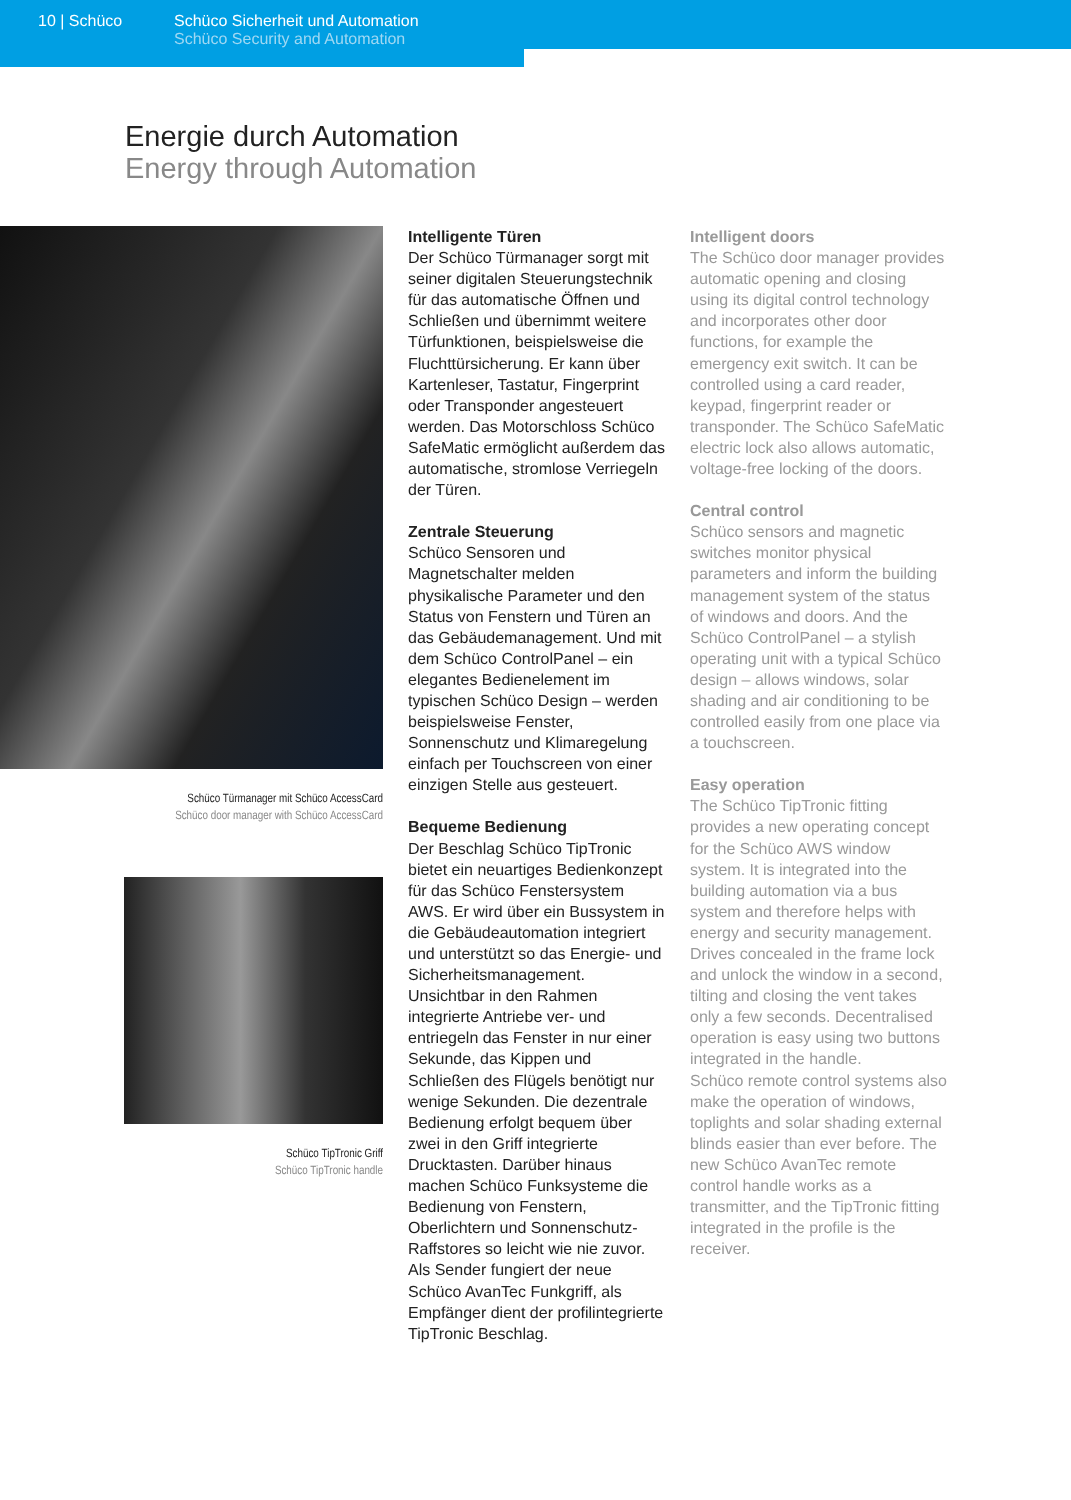10 | Schüco Schüco Sicherheit und Automation
Schüco Security and Automation
Energie durch Automation
Energy through Automation
Schüco Türmanager mit Schüco AccessCard
Schüco door manager with Schüco AccessCard
Schüco TipTronic Griff
Schüco TipTronic handle
Intelligente Türen
Der Schüco Türmanager sorgt mit seiner digitalen Steuerungstechnik für das automatische Öffnen und Schließen und übernimmt weitere Türfunktionen, beispielsweise die Fluchttürsicherung. Er kann über Kartenleser, Tastatur, Fingerprint oder Transponder angesteuert werden. Das Motorschloss Schüco SafeMatic ermöglicht außerdem das automatische, stromlose Verriegeln der Türen.
Zentrale Steuerung
Schüco Sensoren und Magnetschalter melden physikalische Parameter und den Status von Fenstern und Türen an das Gebäudemanagement. Und mit dem Schüco ControlPanel – ein elegantes Bedienelement im typischen Schüco Design – werden beispielsweise Fenster, Sonnenschutz und Klimaregelung einfach per Touchscreen von einer einzigen Stelle aus gesteuert.
Bequeme Bedienung
Der Beschlag Schüco TipTronic bietet ein neuartiges Bedienkonzept für das Schüco Fenstersystem AWS. Er wird über ein Bussystem in die Gebäudeautomation integriert und unterstützt so das Energie- und Sicherheitsmanagement. Unsichtbar in den Rahmen integrierte Antriebe ver- und entriegeln das Fenster in nur einer Sekunde, das Kippen und Schließen des Flügels benötigt nur wenige Sekunden. Die dezentrale Bedienung erfolgt bequem über zwei in den Griff integrierte Drucktasten. Darüber hinaus machen Schüco Funksysteme die Bedienung von Fenstern, Oberlichtern und Sonnenschutz-Raffstores so leicht wie nie zuvor. Als Sender fungiert der neue Schüco AvanTec Funkgriff, als Empfänger dient der profilintegrierte TipTronic Beschlag.
Intelligent doors
The Schüco door manager provides automatic opening and closing using its digital control technology and incorporates other door functions, for example the emergency exit switch. It can be controlled using a card reader, keypad, fingerprint reader or transponder. The Schüco SafeMatic electric lock also allows automatic, voltage-free locking of the doors.
Central control
Schüco sensors and magnetic switches monitor physical parameters and inform the building management system of the status of windows and doors. And the Schüco ControlPanel – a stylish operating unit with a typical Schüco design – allows windows, solar shading and air conditioning to be controlled easily from one place via a touchscreen.
Easy operation
The Schüco TipTronic fitting provides a new operating concept for the Schüco AWS window system. It is integrated into the building automation via a bus system and therefore helps with energy and security management. Drives concealed in the frame lock and unlock the window in a second, tilting and closing the vent takes only a few seconds. Decentralised operation is easy using two buttons integrated in the handle.
Schüco remote control systems also make the operation of windows, toplights and solar shading external blinds easier than ever before. The new Schüco AvanTec remote control handle works as a transmitter, and the TipTronic fitting integrated in the profile is the receiver.